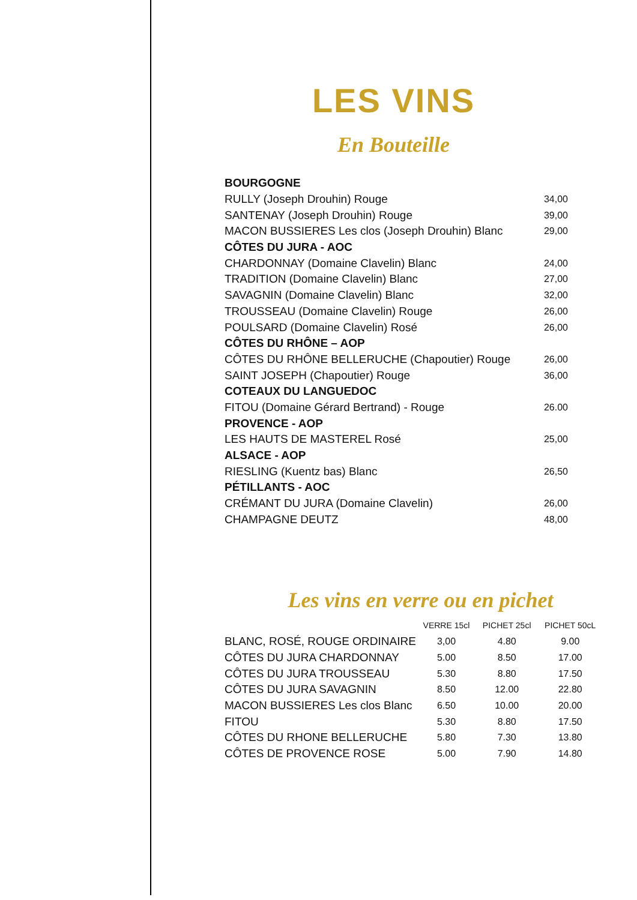LES VINS
En Bouteille
| BOURGOGNE | |
| RULLY (Joseph Drouhin) Rouge | 34,00 |
| SANTENAY (Joseph Drouhin) Rouge | 39,00 |
| MACON BUSSIERES Les clos (Joseph Drouhin) Blanc | 29,00 |
| CÔTES DU JURA - AOC | |
| CHARDONNAY (Domaine Clavelin) Blanc | 24,00 |
| TRADITION (Domaine Clavelin) Blanc | 27,00 |
| SAVAGNIN (Domaine Clavelin) Blanc | 32,00 |
| TROUSSEAU (Domaine Clavelin) Rouge | 26,00 |
| POULSARD (Domaine Clavelin) Rosé | 26,00 |
| CÔTES DU RHÔNE – AOP | |
| CÔTES DU RHÔNE BELLERUCHE (Chapoutier) Rouge | 26,00 |
| SAINT JOSEPH (Chapoutier) Rouge | 36,00 |
| COTEAUX DU LANGUEDOC | |
| FITOU (Domaine Gérard Bertrand) - Rouge | 26.00 |
| PROVENCE - AOP | |
| LES HAUTS DE MASTEREL Rosé | 25,00 |
| ALSACE - AOP | |
| RIESLING (Kuentz bas) Blanc | 26,50 |
| PÉTILLANTS - AOC | |
| CRÉMANT DU JURA (Domaine Clavelin) | 26,00 |
| CHAMPAGNE DEUTZ | 48,00 |
Les vins en verre ou en pichet
| | VERRE 15cl | PICHET 25cl | PICHET 50cL |
| --- | --- | --- | --- |
| BLANC, ROSÉ, ROUGE ORDINAIRE | 3,00 | 4.80 | 9.00 |
| CÔTES DU JURA CHARDONNAY | 5.00 | 8.50 | 17.00 |
| CÔTES DU JURA TROUSSEAU | 5.30 | 8.80 | 17.50 |
| CÔTES DU JURA SAVAGNIN | 8.50 | 12.00 | 22.80 |
| MACON BUSSIERES Les clos Blanc | 6.50 | 10.00 | 20.00 |
| FITOU | 5.30 | 8.80 | 17.50 |
| CÔTES DU RHONE BELLERUCHE | 5.80 | 7.30 | 13.80 |
| CÔTES DE PROVENCE ROSE | 5.00 | 7.90 | 14.80 |